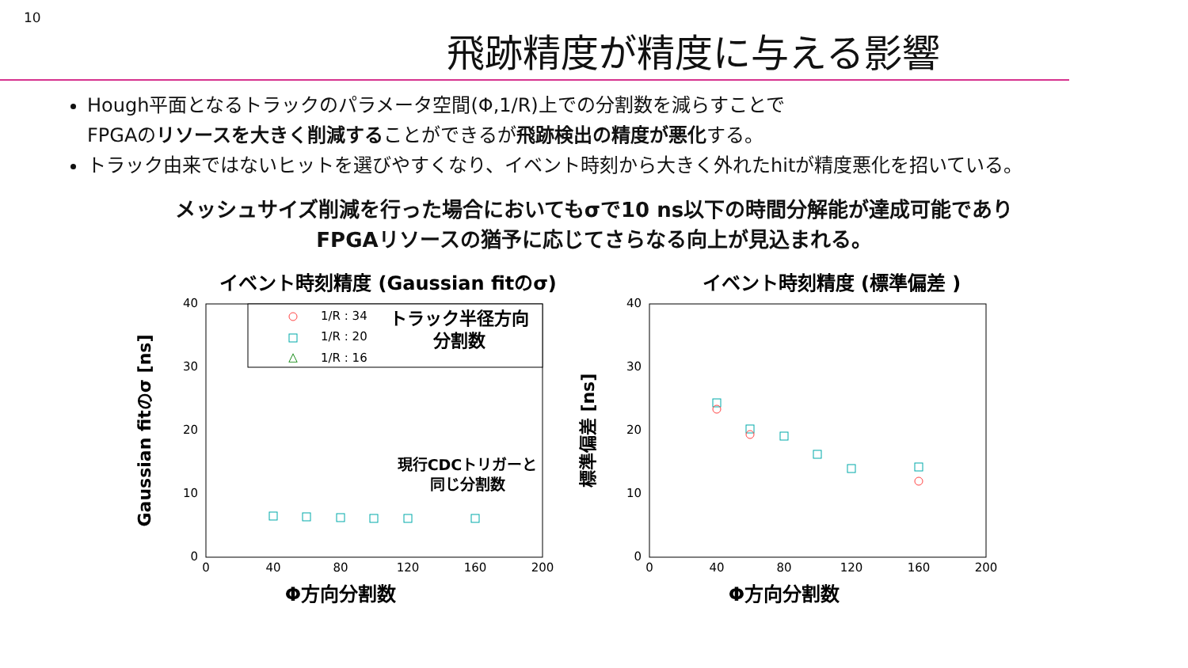10
飛跡精度が精度に与える影響
Hough平面となるトラックのパラメータ空間(Φ,1/R)上での分割数を減らすことで
FPGAのリソースを大きく削減することができるが飛跡検出の精度が悪化する。
トラック由来ではないヒットを選びやすくなり、イベント時刻から大きく外れたhitが精度悪化を招いている。
メッシュサイズ削減を行った場合においてもσで10 ns以下の時間分解能が達成可能であり
FPGAリソースの猶予に応じてさらなる向上が見込まれる。
イベント時刻精度 (Gaussian fitのσ)
Gaussian fitのσ [ns]
40
30
20
10
0
0
40
80
120
160
200
Φ方向分割数
1/R : 34
1/R : 20
1/R : 16
△
トラック半径方向
分割数
現行CDCトリガーと
同じ分割数
イベント時刻精度 (標準偏差 )
標準偏差 [ns]
40
30
20
10
0
0
40
80
120
160
200
Φ方向分割数